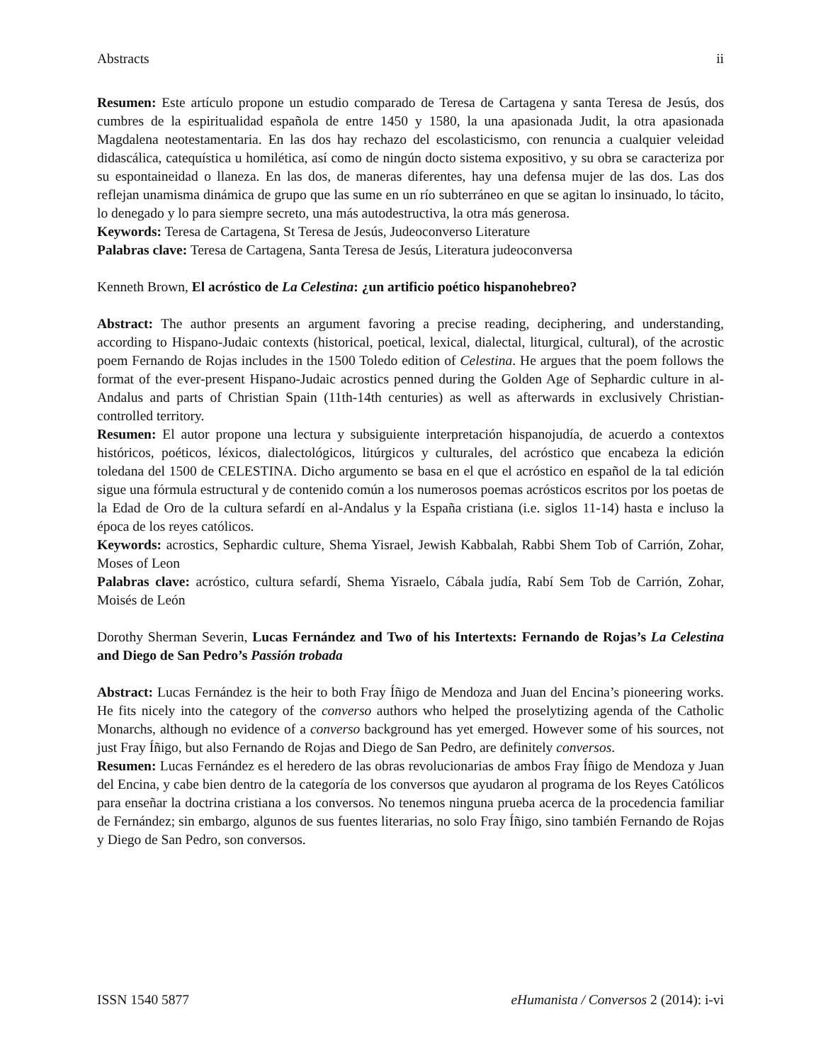Abstracts ii
Resumen: Este artículo propone un estudio comparado de Teresa de Cartagena y santa Teresa de Jesús, dos cumbres de la espiritualidad española de entre 1450 y 1580, la una apasionada Judit, la otra apasionada Magdalena neotestamentaria. En las dos hay rechazo del escolasticismo, con renuncia a cualquier veleidad didascálica, catequística u homilética, así como de ningún docto sistema expositivo, y su obra se caracteriza por su espontaineidad o llaneza. En las dos, de maneras diferentes, hay una defensa mujer de las dos. Las dos reflejan unamisma dinámica de grupo que las sume en un río subterráneo en que se agitan lo insinuado, lo tácito, lo denegado y lo para siempre secreto, una más autodestructiva, la otra más generosa.
Keywords: Teresa de Cartagena, St Teresa de Jesús, Judeoconverso Literature
Palabras clave: Teresa de Cartagena, Santa Teresa de Jesús, Literatura judeoconversa
Kenneth Brown, El acróstico de La Celestina: ¿un artificio poético hispanohebreo?
Abstract: The author presents an argument favoring a precise reading, deciphering, and understanding, according to Hispano-Judaic contexts (historical, poetical, lexical, dialectal, liturgical, cultural), of the acrostic poem Fernando de Rojas includes in the 1500 Toledo edition of Celestina. He argues that the poem follows the format of the ever-present Hispano-Judaic acrostics penned during the Golden Age of Sephardic culture in al-Andalus and parts of Christian Spain (11th-14th centuries) as well as afterwards in exclusively Christian-controlled territory.
Resumen: El autor propone una lectura y subsiguiente interpretación hispanojudía, de acuerdo a contextos históricos, poéticos, léxicos, dialectológicos, litúrgicos y culturales, del acróstico que encabeza la edición toledana del 1500 de CELESTINA. Dicho argumento se basa en el que el acróstico en español de la tal edición sigue una fórmula estructural y de contenido común a los numerosos poemas acrósticos escritos por los poetas de la Edad de Oro de la cultura sefardí en al-Andalus y la España cristiana (i.e. siglos 11-14) hasta e incluso la época de los reyes católicos.
Keywords: acrostics, Sephardic culture, Shema Yisrael, Jewish Kabbalah, Rabbi Shem Tob of Carrión, Zohar, Moses of Leon
Palabras clave: acróstico, cultura sefardí, Shema Yisraelo, Cábala judía, Rabí Sem Tob de Carrión, Zohar, Moisés de León
Dorothy Sherman Severin, Lucas Fernández and Two of his Intertexts: Fernando de Rojas’s La Celestina and Diego de San Pedro’s Passión trobada
Abstract: Lucas Fernández is the heir to both Fray Íñigo de Mendoza and Juan del Encina’s pioneering works. He fits nicely into the category of the converso authors who helped the proselytizing agenda of the Catholic Monarchs, although no evidence of a converso background has yet emerged. However some of his sources, not just Fray Íñigo, but also Fernando de Rojas and Diego de San Pedro, are definitely conversos.
Resumen: Lucas Fernández es el heredero de las obras revolucionarias de ambos Fray Íñigo de Mendoza y Juan del Encina, y cabe bien dentro de la categoría de los conversos que ayudaron al programa de los Reyes Católicos para enseñar la doctrina cristiana a los conversos. No tenemos ninguna prueba acerca de la procedencia familiar de Fernández; sin embargo, algunos de sus fuentes literarias, no solo Fray Íñigo, sino también Fernando de Rojas y Diego de San Pedro, son conversos.
ISSN 1540 5877 eHumanista / Conversos 2 (2014): i-vi